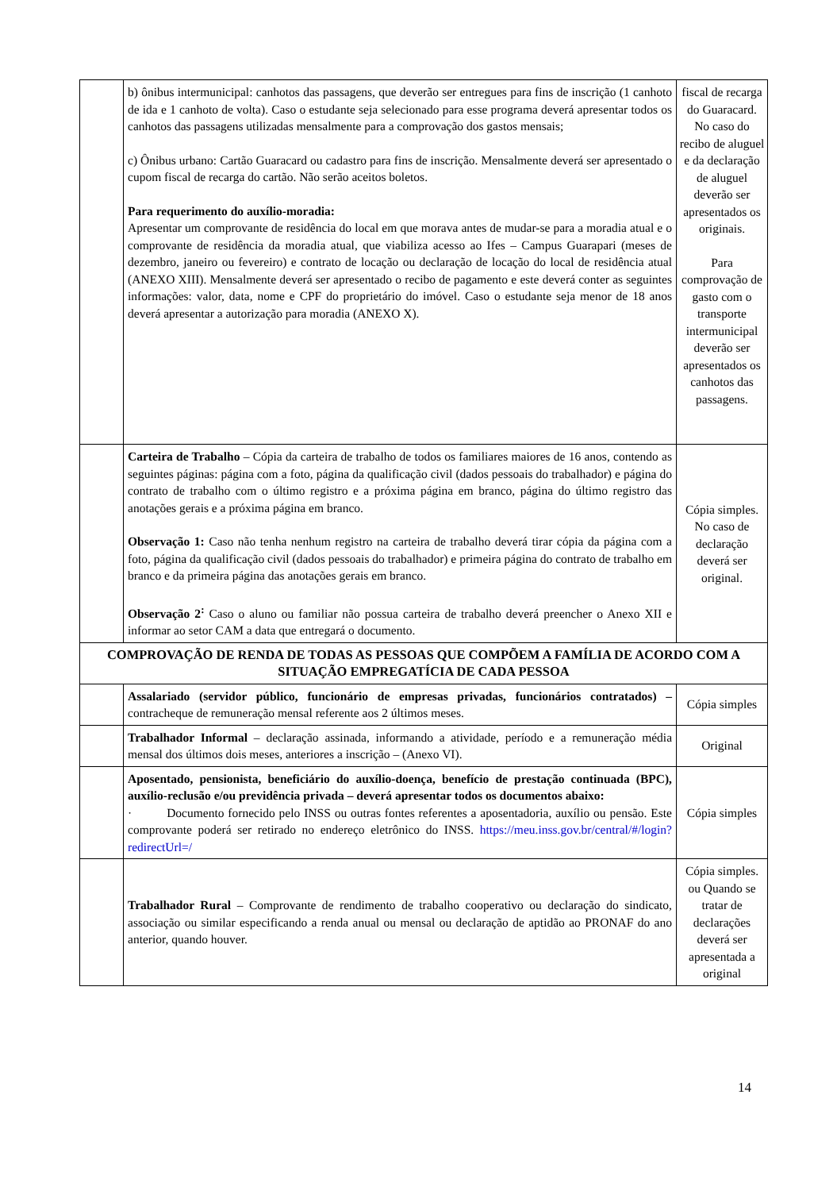| | b) ônibus intermunicipal: canhotos das passagens, que deverão ser entregues para fins de inscrição (1 canhoto de ida e 1 canhoto de volta). Caso o estudante seja selecionado para esse programa deverá apresentar todos os canhotos das passagens utilizadas mensalmente para a comprovação dos gastos mensais; c) Ônibus urbano: Cartão Guaracard ou cadastro para fins de inscrição. Mensalmente deverá ser apresentado o cupom fiscal de recarga do cartão. Não serão aceitos boletos. Para requerimento do auxílio-moradia: Apresentar um comprovante de residência do local em que morava antes de mudar-se para a moradia atual e o comprovante de residência da moradia atual, que viabiliza acesso ao Ifes – Campus Guarapari (meses de dezembro, janeiro ou fevereiro) e contrato de locação ou declaração de locação do local de residência atual (ANEXO XIII). Mensalmente deverá ser apresentado o recibo de pagamento e este deverá conter as seguintes informações: valor, data, nome e CPF do proprietário do imóvel. Caso o estudante seja menor de 18 anos deverá apresentar a autorização para moradia (ANEXO X). | fiscal de recarga do Guaracard. No caso do recibo de aluguel e da declaração de aluguel deverão ser apresentados os originais. Para comprovação de gasto com o transporte intermunicipal deverão ser apresentados os canhotos das passagens. |
| | Carteira de Trabalho – Cópia da carteira de trabalho de todos os familiares maiores de 16 anos, contendo as seguintes páginas: página com a foto, página da qualificação civil (dados pessoais do trabalhador) e página do contrato de trabalho com o último registro e a próxima página em branco, página do último registro das anotações gerais e a próxima página em branco. Observação 1: Caso não tenha nenhum registro na carteira de trabalho deverá tirar cópia da página com a foto, página da qualificação civil (dados pessoais do trabalhador) e primeira página do contrato de trabalho em branco e da primeira página das anotações gerais em branco. Observação 2<sup>:</sup> Caso o aluno ou familiar não possua carteira de trabalho deverá preencher o Anexo XII e informar ao setor CAM a data que entregará o documento. | Cópia simples. No caso de declaração deverá ser original. |
| COMPROVAÇÃO DE RENDA DE TODAS AS PESSOAS QUE COMPÕEM A FAMÍLIA DE ACORDO COM A SITUAÇÃO EMPREGATÍCIA DE CADA PESSOA | | |
| | Assalariado (servidor público, funcionário de empresas privadas, funcionários contratados) – contracheque de remuneração mensal referente aos 2 últimos meses. | Cópia simples |
| | Trabalhador Informal – declaração assinada, informando a atividade, período e a remuneração média mensal dos últimos dois meses, anteriores a inscrição – (Anexo VI). | Original |
| | Aposentado, pensionista, beneficiário do auxílio-doença, benefício de prestação continuada (BPC), auxílio-reclusão e/ou previdência privada – deverá apresentar todos os documentos abaixo: · Documento fornecido pelo INSS ou outras fontes referentes a aposentadoria, auxílio ou pensão. Este comprovante poderá ser retirado no endereço eletrônico do INSS. https://meu.inss.gov.br/central/#/login?redirectUrl=/ | Cópia simples |
| | Trabalhador Rural – Comprovante de rendimento de trabalho cooperativo ou declaração do sindicato, associação ou similar especificando a renda anual ou mensal ou declaração de aptidão ao PRONAF do ano anterior, quando houver. | Cópia simples. ou Quando se tratar de declarações deverá ser apresentada a original |
14